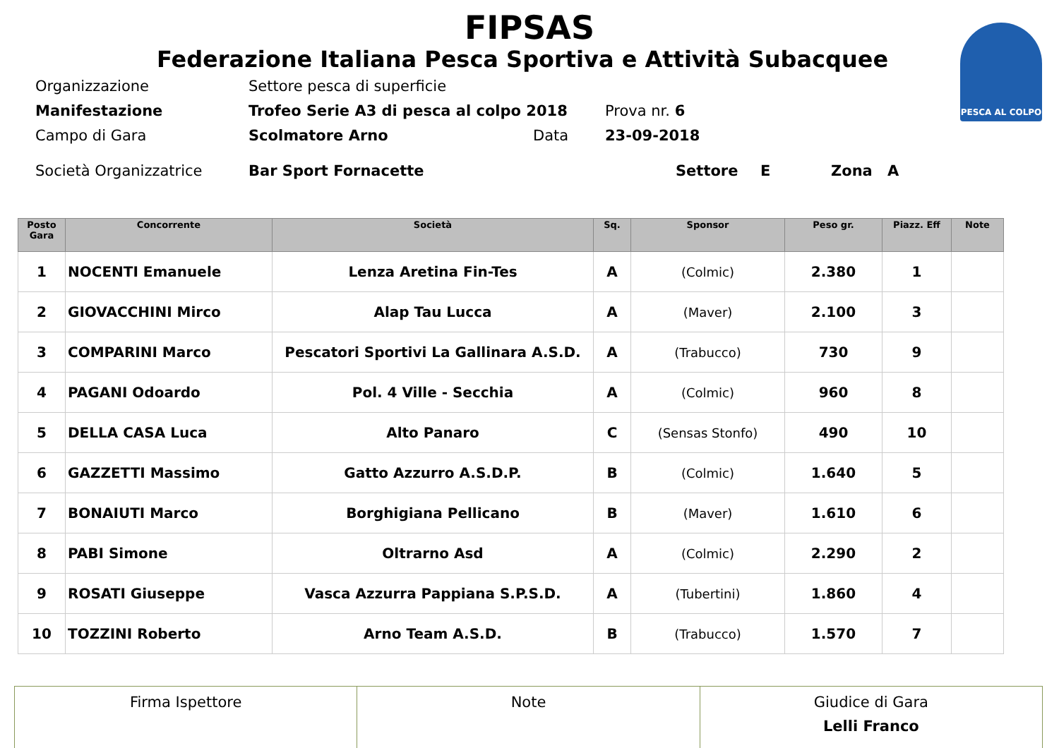PESCA AL COLPO
FIPSAS
Federazione Italiana Pesca Sportiva e Attività Subacquee
Organizzazione Settore pesca di superficie
Manifestazione Trofeo Serie A3 di pesca al colpo 2018 Prova nr. 6
Campo di Gara Scolmatore Arno Data 23-09-2018
Società Organizzatrice Bar Sport Fornacette Settore E Zona A
| Posto Gara | Concorrente | Società | Sq. | Sponsor | Peso gr. | Piazz. Eff | Note |
| --- | --- | --- | --- | --- | --- | --- | --- |
| 1 | NOCENTI Emanuele | Lenza Aretina Fin-Tes | A | (Colmic) | 2.380 | 1 | |
| 2 | GIOVACCHINI Mirco | Alap Tau Lucca | A | (Maver) | 2.100 | 3 | |
| 3 | COMPARINI Marco | Pescatori Sportivi La Gallinara A.S.D. | A | (Trabucco) | 730 | 9 | |
| 4 | PAGANI Odoardo | Pol. 4 Ville - Secchia | A | (Colmic) | 960 | 8 | |
| 5 | DELLA CASA Luca | Alto Panaro | C | (Sensas Stonfo) | 490 | 10 | |
| 6 | GAZZETTI Massimo | Gatto Azzurro A.S.D.P. | B | (Colmic) | 1.640 | 5 | |
| 7 | BONAIUTI Marco | Borghigiana Pellicano | B | (Maver) | 1.610 | 6 | |
| 8 | PABI Simone | Oltrarno Asd | A | (Colmic) | 2.290 | 2 | |
| 9 | ROSATI Giuseppe | Vasca Azzurra Pappiana S.P.S.D. | A | (Tubertini) | 1.860 | 4 | |
| 10 | TOZZINI Roberto | Arno Team A.S.D. | B | (Trabucco) | 1.570 | 7 | |
| Firma Ispettore | Note | Giudice di Gara Lelli Franco |